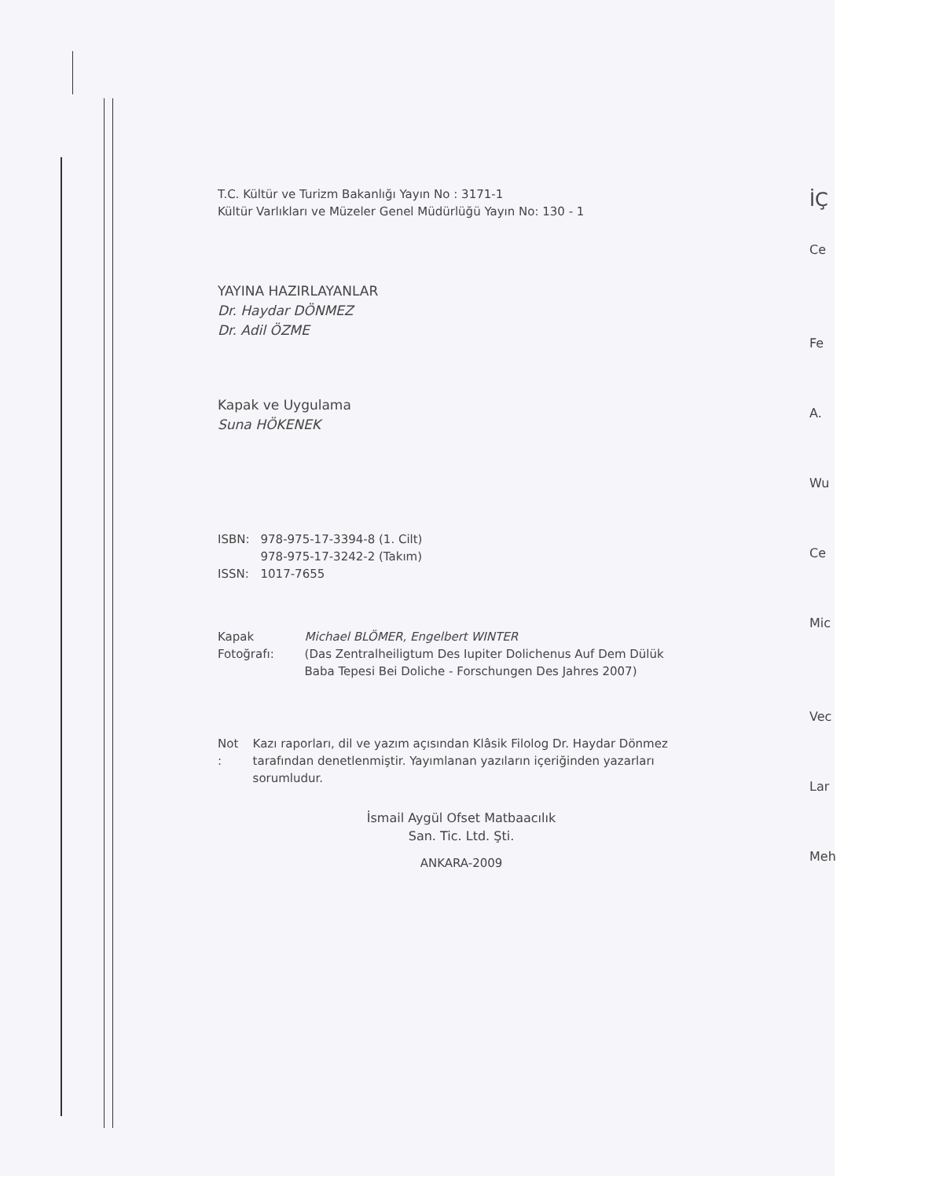T.C. Kültür ve Turizm Bakanlığı Yayın No : 3171-1
Kültür Varlıkları ve Müzeler Genel Müdürlüğü Yayın No: 130 - 1
YAYINA HAZIRLAYANLAR
Dr. Haydar DÖNMEZ
Dr. Adil ÖZME
Kapak ve Uygulama
Suna HÖKENEK
| ISBN: | 978-975-17-3394-8 (1. Cilt) 978-975-17-3242-2 (Takım) |
| ISSN: | 1017-7655 |
| Kapak Fotoğrafı: | Michael BLÖMER, Engelbert WINTER (Das Zentralheiligtum Des Iupiter Dolichenus Auf Dem Dülük Baba Tepesi Bei Doliche - Forschungen Des Jahres 2007) |
| Not : | Kazı raporları, dil ve yazım açısından Klâsik Filolog Dr. Haydar Dönmez tarafından denetlenmiştir. Yayımlanan yazıların içeriğinden yazarları sorumludur. |
İsmail Aygül Ofset Matbaacılık
San. Tic. Ltd. Şti.
ANKARA-2009
İÇ
Ce
Fe
A.
Wu
Ce
Mic
Vec
Lar
Meh